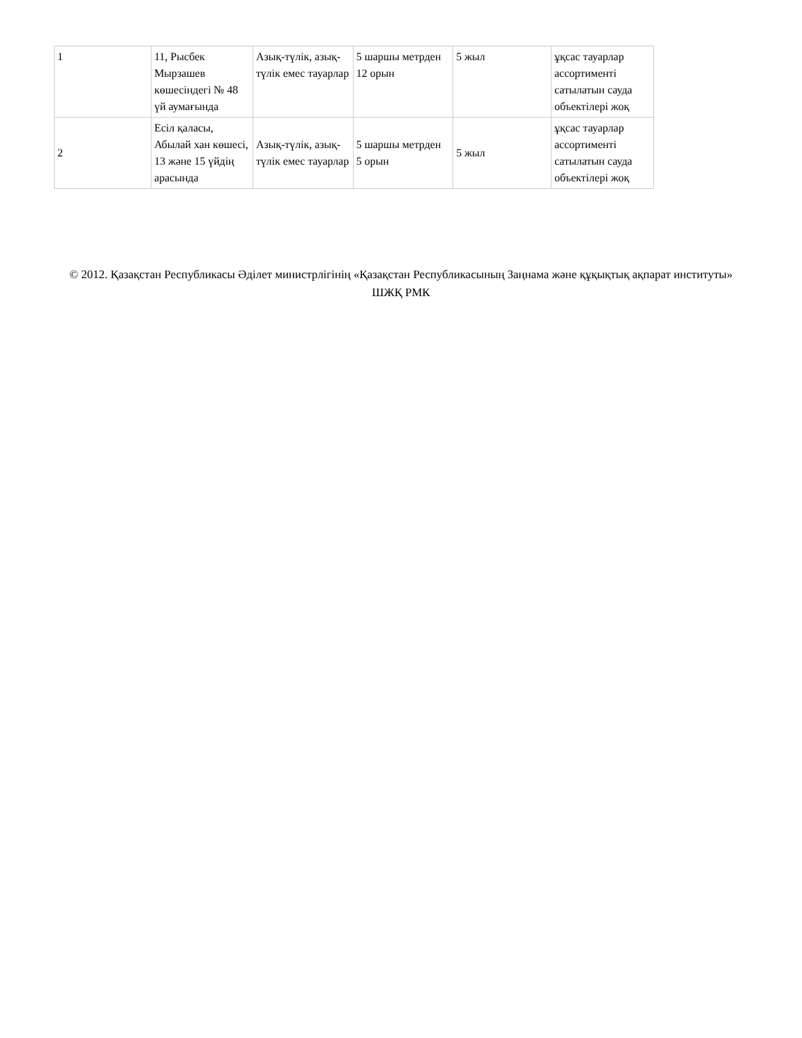| 1 | 11, Рысбек Мырзашев көшесіндегі № 48 үй аумағында | Азық-түлік, азық-түлік емес тауарлар | 5 шаршы метрден 12 орын | 5 жыл | ұқсас тауарлар ассортименті сатылатын сауда объектілері жоқ |
| 2 | Есіл қаласы, Абылай хан көшесі, 13 және 15 үйдің арасында | Азық-түлік, азық-түлік емес тауарлар | 5 шаршы метрден 5 орын | 5 жыл | ұқсас тауарлар ассортименті сатылатын сауда объектілері жоқ |
© 2012. Қазақстан Республикасы Әділет министрлігінің «Қазақстан Республикасының Заңнама және құқықтық ақпарат институты» ШЖҚ РМК